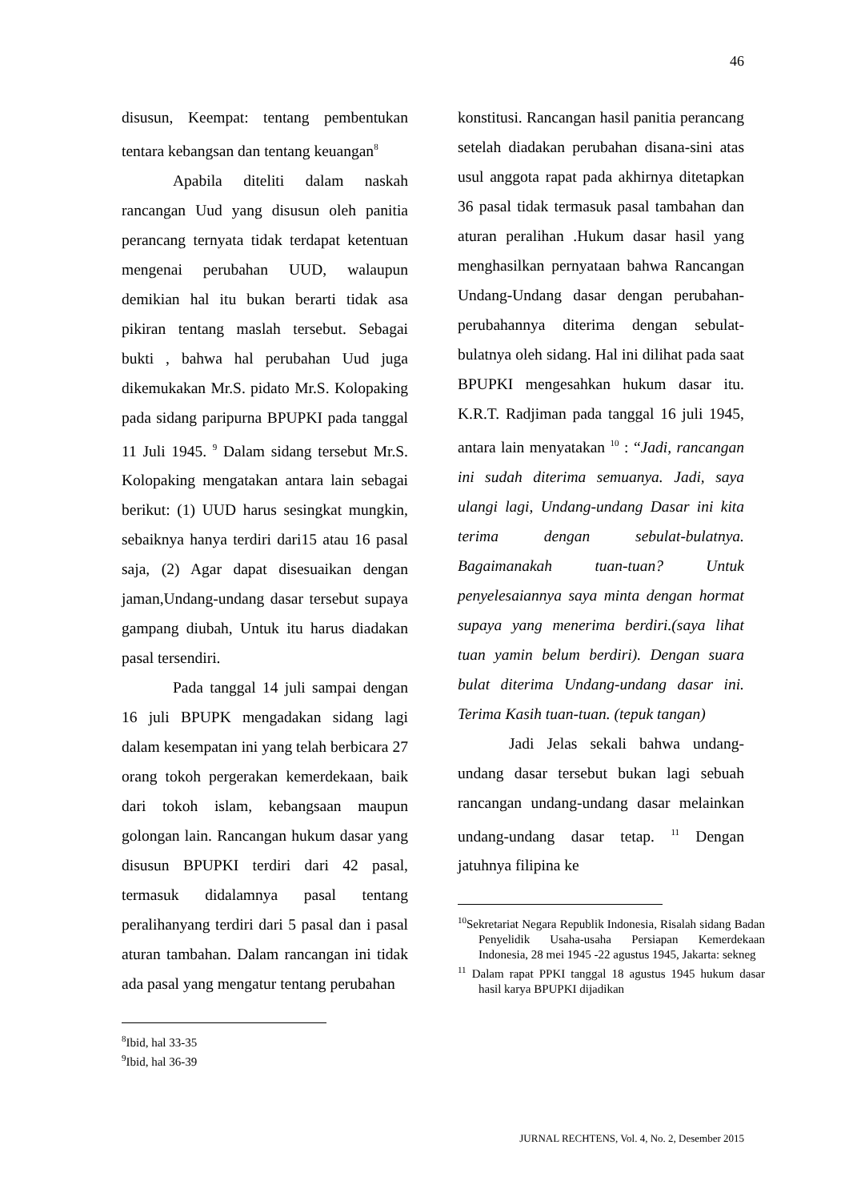46
disusun, Keempat: tentang pembentukan tentara kebangsan dan tentang keuangan<sup>8</sup>
Apabila diteliti dalam naskah rancangan Uud yang disusun oleh panitia perancang ternyata tidak terdapat ketentuan mengenai perubahan UUD, walaupun demikian hal itu bukan berarti tidak asa pikiran tentang maslah tersebut. Sebagai bukti , bahwa hal perubahan Uud juga dikemukakan Mr.S. pidato Mr.S. Kolopaking pada sidang paripurna BPUPKI pada tanggal 11 Juli 1945. <sup>9</sup> Dalam sidang tersebut Mr.S. Kolopaking mengatakan antara lain sebagai berikut: (1) UUD harus sesingkat mungkin, sebaiknya hanya terdiri dari15 atau 16 pasal saja, (2) Agar dapat disesuaikan dengan jaman,Undang-undang dasar tersebut supaya gampang diubah, Untuk itu harus diadakan pasal tersendiri.
Pada tanggal 14 juli sampai dengan 16 juli BPUPK mengadakan sidang lagi dalam kesempatan ini yang telah berbicara 27 orang tokoh pergerakan kemerdekaan, baik dari tokoh islam, kebangsaan maupun golongan lain. Rancangan hukum dasar yang disusun BPUPKI terdiri dari 42 pasal, termasuk didalamnya pasal tentang peralihanyang terdiri dari 5 pasal dan i pasal aturan tambahan. Dalam rancangan ini tidak ada pasal yang mengatur tentang perubahan
<sup>8</sup> Ibid, hal 33-35
<sup>9</sup> Ibid, hal 36-39
konstitusi. Rancangan hasil panitia perancang setelah diadakan perubahan disana-sini atas usul anggota rapat pada akhirnya ditetapkan 36 pasal tidak termasuk pasal tambahan dan aturan peralihan .Hukum dasar hasil yang menghasilkan pernyataan bahwa Rancangan Undang-Undang dasar dengan perubahan-perubahannya diterima dengan sebulat-bulatnya oleh sidang. Hal ini dilihat pada saat BPUPKI mengesahkan hukum dasar itu. K.R.T. Radjiman pada tanggal 16 juli 1945, antara lain menyatakan <sup>10</sup> : “Jadi, rancangan ini sudah diterima semuanya. Jadi, saya ulangi lagi, Undang-undang Dasar ini kita terima dengan sebulat-bulatnya. Bagaimanakah tuan-tuan? Untuk penyelesaiannya saya minta dengan hormat supaya yang menerima berdiri.(saya lihat tuan yamin belum berdiri). Dengan suara bulat diterima Undang-undang dasar ini. Terima Kasih tuan-tuan. (tepuk tangan)
Jadi Jelas sekali bahwa undang-undang dasar tersebut bukan lagi sebuah rancangan undang-undang dasar melainkan undang-undang dasar tetap. <sup>11</sup> Dengan jatuhnya filipina ke
<sup>10</sup> Sekretariat Negara Republik Indonesia, Risalah sidang Badan Penyelidik Usaha-usaha Persiapan Kemerdekaan Indonesia, 28 mei 1945 -22 agustus 1945, Jakarta: sekneg
<sup>11</sup> Dalam rapat PPKI tanggal 18 agustus 1945 hukum dasar hasil karya BPUPKI dijadikan
JURNAL RECHTENS, Vol. 4, No. 2, Desember 2015